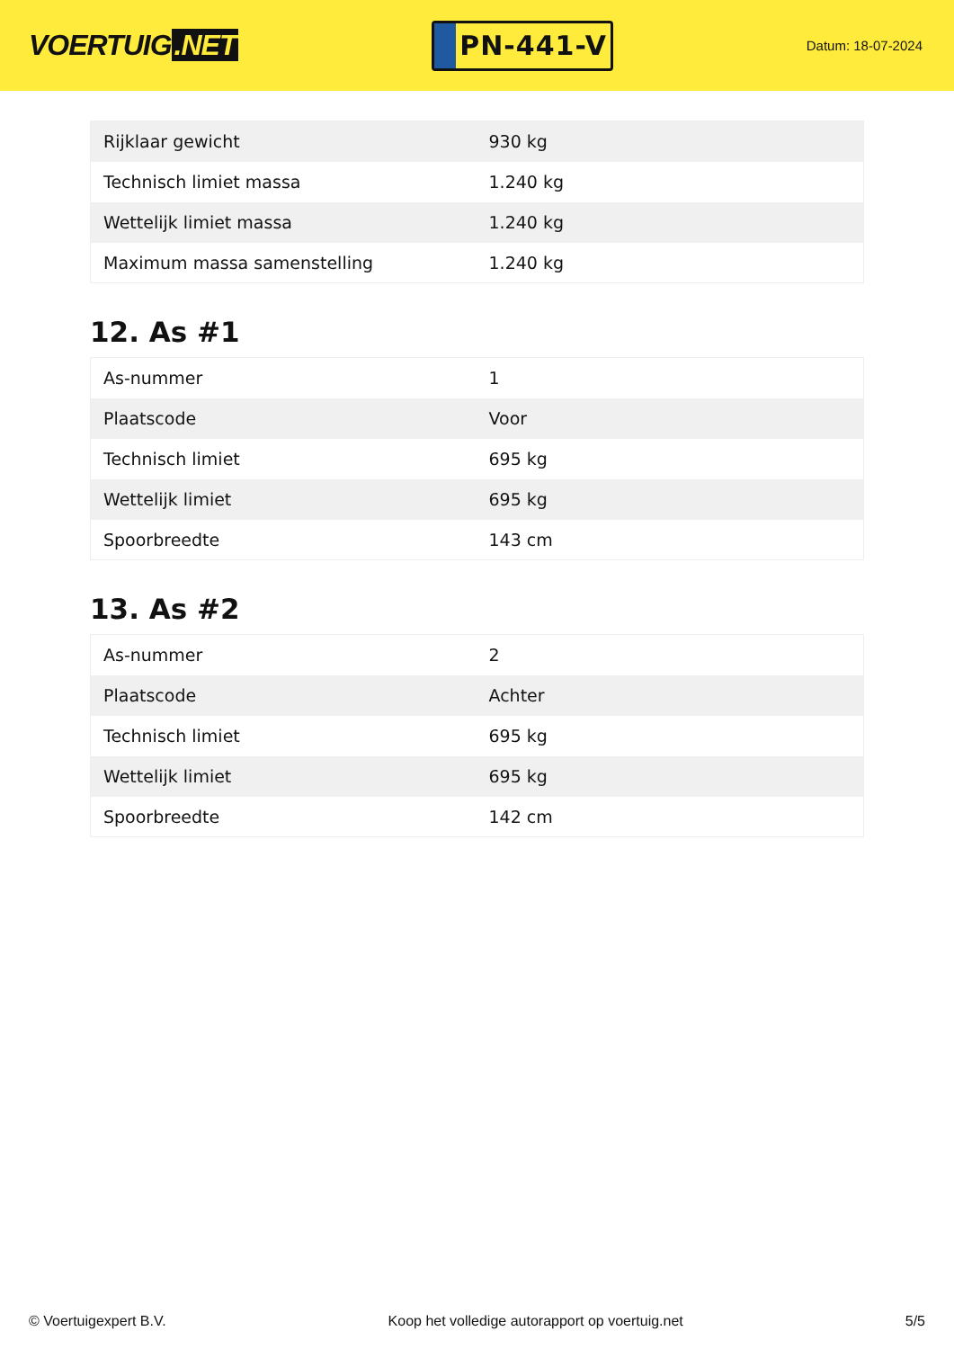VOERTUIG.NET
PN-441-V
Datum: 18-07-2024
| Rijklaar gewicht | 930 kg |
| Technisch limiet massa | 1.240 kg |
| Wettelijk limiet massa | 1.240 kg |
| Maximum massa samenstelling | 1.240 kg |
12. As #1
| As-nummer | 1 |
| Plaatscode | Voor |
| Technisch limiet | 695 kg |
| Wettelijk limiet | 695 kg |
| Spoorbreedte | 143 cm |
13. As #2
| As-nummer | 2 |
| Plaatscode | Achter |
| Technisch limiet | 695 kg |
| Wettelijk limiet | 695 kg |
| Spoorbreedte | 142 cm |
© Voertuigexpert B.V. Koop het volledige autorapport op voertuig.net 5/5